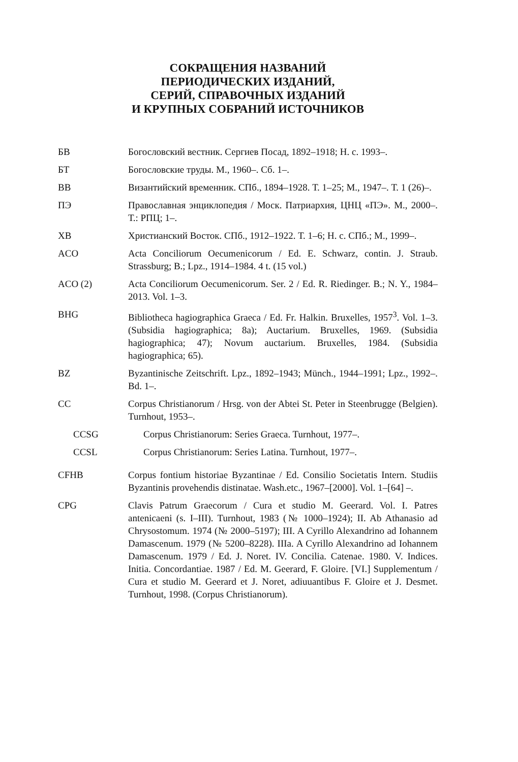СОКРАЩЕНИЯ НАЗВАНИЙ
ПЕРИОДИЧЕСКИХ ИЗДАНИЙ,
СЕРИЙ, СПРАВОЧНЫХ ИЗДАНИЙ
И КРУПНЫХ СОБРАНИЙ ИСТОЧНИКОВ
БВ Богословский вестник. Сергиев Посад, 1892–1918; Н. с. 1993–.
БТ Богословские труды. М., 1960–. Сб. 1–.
ВВ Византийский временник. СПб., 1894–1928. Т. 1–25; М., 1947–. Т. 1 (26)–.
ПЭ Православная энциклопедия / Моск. Патриархия, ЦНЦ «ПЭ». М., 2000–. Т.: РПЦ; 1–.
ХВ Христианский Восток. СПб., 1912–1922. Т. 1–6; Н. с. СПб.; М., 1999–.
ACO Acta Conciliorum Oecumenicorum / Ed. E. Schwarz, contin. J. Straub. Strassburg; B.; Lpz., 1914–1984. 4 t. (15 vol.)
ACO (2) Acta Conciliorum Oecumenicorum. Ser. 2 / Ed. R. Riedinger. B.; N. Y., 1984–2013. Vol. 1–3.
BHG Bibliotheca hagiographica Graeca / Ed. Fr. Halkin. Bruxelles, 1957<sup>3</sup>. Vol. 1–3. (Subsidia hagiographica; 8a); Auctarium. Bruxelles, 1969. (Subsidia hagiographica; 47); Novum auctarium. Bruxelles, 1984. (Subsidia hagiographica; 65).
BZ Byzantinische Zeitschrift. Lpz., 1892–1943; Münch., 1944–1991; Lpz., 1992–. Bd. 1–.
CC Corpus Christianorum / Hrsg. von der Abtei St. Peter in Steenbrugge (Belgien). Turnhout, 1953–.
CCSG Corpus Christianorum: Series Graeca. Turnhout, 1977–.
CCSL Corpus Christianorum: Series Latina. Turnhout, 1977–.
CFHB Corpus fontium historiae Byzantinae / Ed. Consilio Societatis Intern. Studiis Byzantinis provehendis distinatae. Wash.etc., 1967–[2000]. Vol. 1–[64] –.
CPG Clavis Patrum Graecorum / Cura et studio M. Geerard. Vol. I. Patres antenicaeni (s. I–III). Turnhout, 1983 (№ 1000–1924); II. Ab Athanasio ad Chrysostomum. 1974 (№ 2000–5197); III. A Cyrillo Alexandrino ad Iohannem Damascenum. 1979 (№ 5200–8228). IIIa. A Cyrillo Alexandrino ad Iohannem Damascenum. 1979 / Ed. J. Noret. IV. Concilia. Catenae. 1980. V. Indices. Initia. Concordantiae. 1987 / Ed. M. Geerard, F. Gloire. [VI.] Supplementum / Cura et studio M. Geerard et J. Noret, adiuuantibus F. Gloire et J. Desmet. Turnhout, 1998. (Corpus Christianorum).